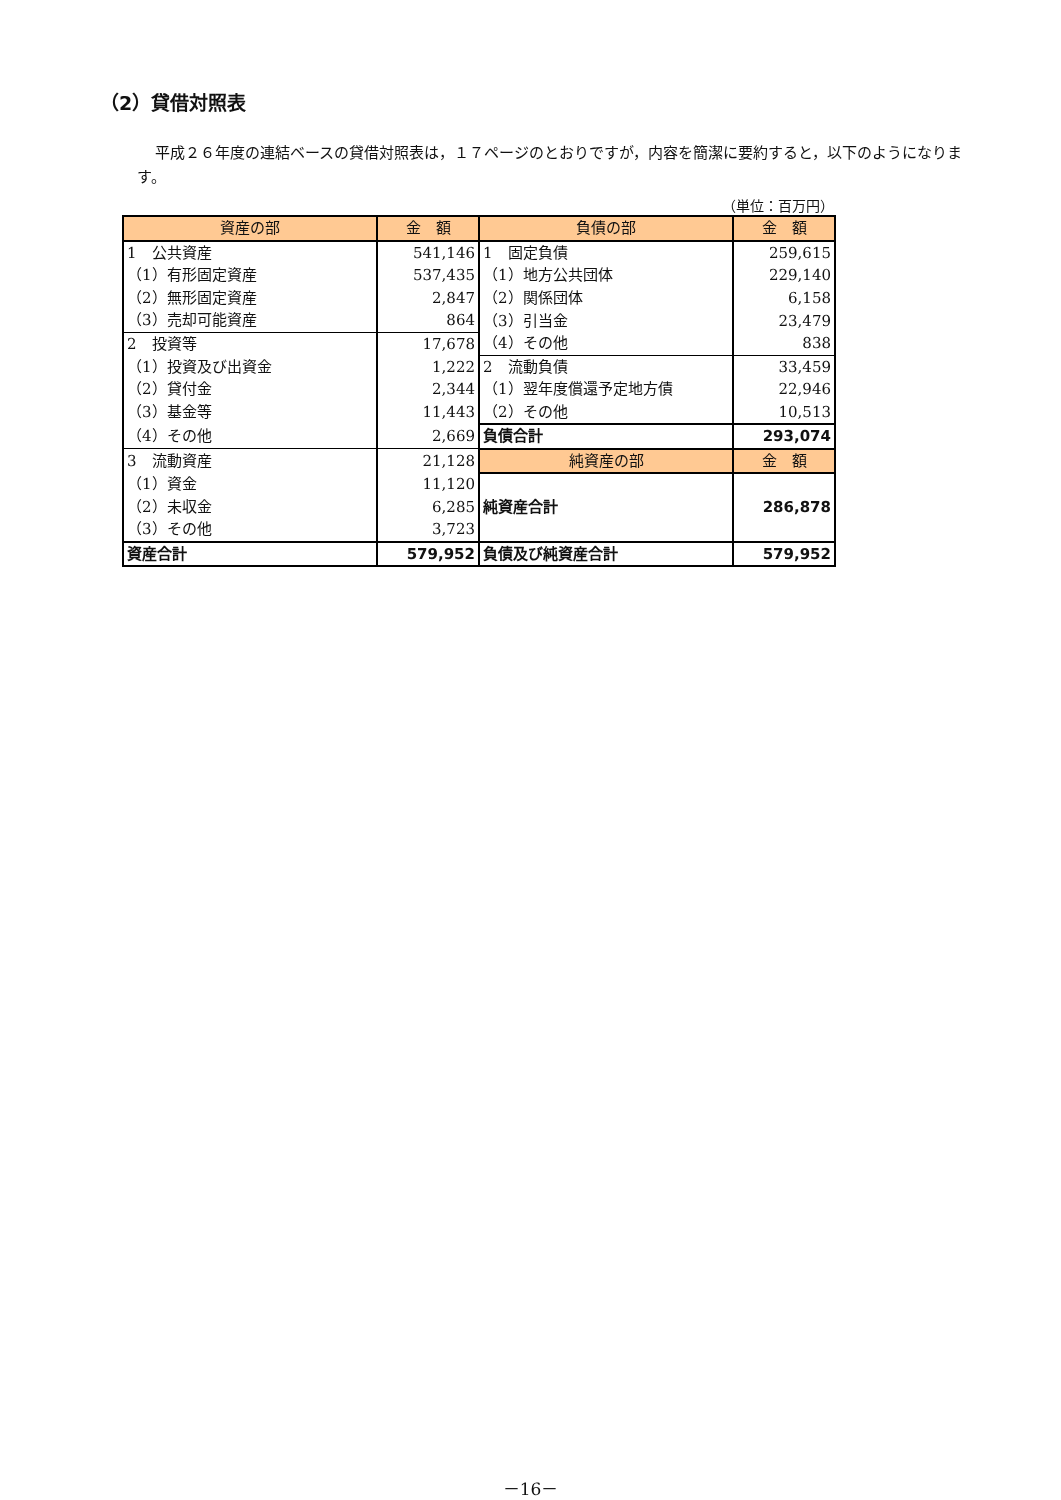（2）貸借対照表
平成２６年度の連結ベースの貸借対照表は，１７ページのとおりですが，内容を簡潔に要約すると，以下のようになります。
（単位：百万円）
| 資産の部 | 金 額 | 負債の部 | 金 額 |
| --- | --- | --- | --- |
| 1 公共資産 | 541,146 | 1 固定負債 | 259,615 |
| （1）有形固定資産 | 537,435 | （1）地方公共団体 | 229,140 |
| （2）無形固定資産 | 2,847 | （2）関係団体 | 6,158 |
| （3）売却可能資産 | 864 | （3）引当金 | 23,479 |
| 2 投資等 | 17,678 | （4）その他 | 838 |
| （1）投資及び出資金 | 1,222 | 2 流動負債 | 33,459 |
| （2）貸付金 | 2,344 | （1）翌年度償還予定地方債 | 22,946 |
| （3）基金等 | 11,443 | （2）その他 | 10,513 |
| （4）その他 | 2,669 | 負債合計 | 293,074 |
| 3 流動資産 | 21,128 | 純資産の部 | 金 額 |
| （1）資金 | 11,120 | 純資産合計 | 286,878 |
| （2）未収金 | 6,285 | | |
| （3）その他 | 3,723 | | |
| 資産合計 | 579,952 | 負債及び純資産合計 | 579,952 |
－16－